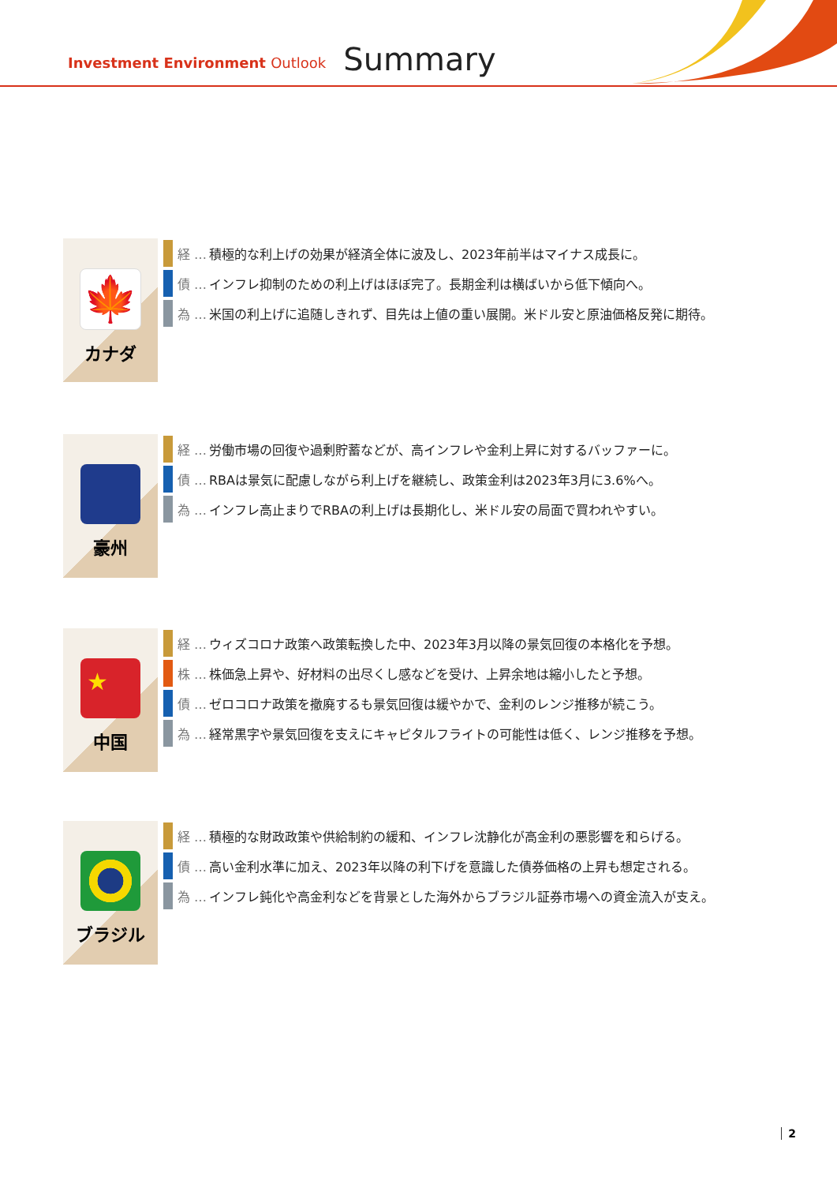Investment Environment Outlook
Summary
🍁
カナダ
経 … 積極的な利上げの効果が経済全体に波及し、2023年前半はマイナス成長に。
債 … インフレ抑制のための利上げはほぼ完了。長期金利は横ばいから低下傾向へ。
為 … 米国の利上げに追随しきれず、目先は上値の重い展開。米ドル安と原油価格反発に期待。
豪州
経 … 労働市場の回復や過剰貯蓄などが、高インフレや金利上昇に対するバッファーに。
債 … RBAは景気に配慮しながら利上げを継続し、政策金利は2023年3月に3.6%へ。
為 … インフレ高止まりでRBAの利上げは長期化し、米ドル安の局面で買われやすい。
★
中国
経 … ウィズコロナ政策へ政策転換した中、2023年3月以降の景気回復の本格化を予想。
株 … 株価急上昇や、好材料の出尽くし感などを受け、上昇余地は縮小したと予想。
債 … ゼロコロナ政策を撤廃するも景気回復は緩やかで、金利のレンジ推移が続こう。
為 … 経常黒字や景気回復を支えにキャピタルフライトの可能性は低く、レンジ推移を予想。
ブラジル
経 … 積極的な財政政策や供給制約の緩和、インフレ沈静化が高金利の悪影響を和らげる。
債 … 高い金利水準に加え、2023年以降の利下げを意識した債券価格の上昇も想定される。
為 … インフレ鈍化や高金利などを背景とした海外からブラジル証券市場への資金流入が支え。
2